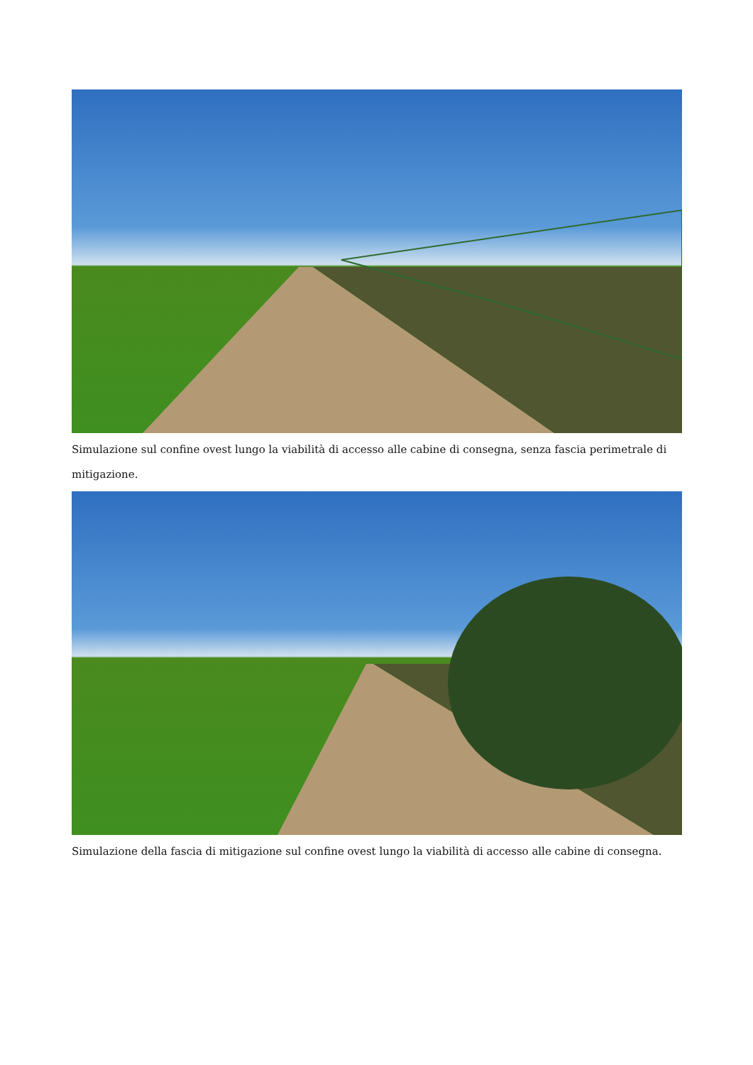Simulazione sul confine ovest lungo la viabilità di accesso alle cabine di consegna, senza fascia perimetrale di mitigazione.
Simulazione della fascia di mitigazione sul confine ovest lungo la viabilità di accesso alle cabine di consegna.